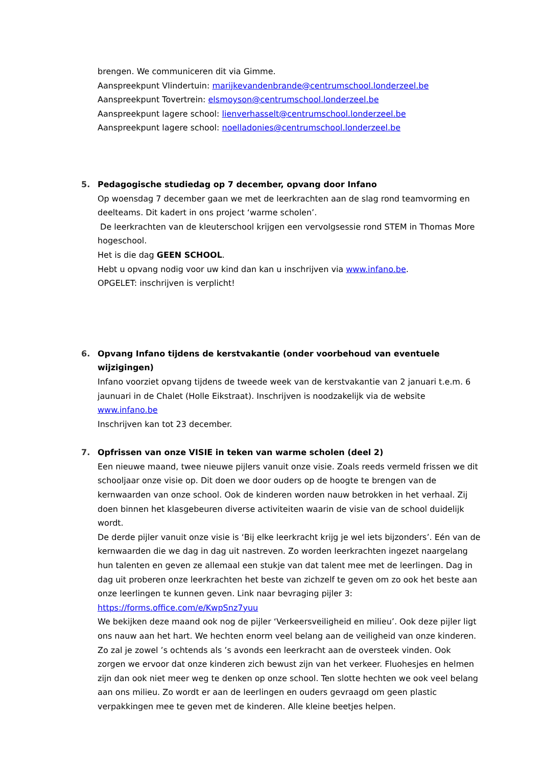brengen. We communiceren dit via Gimme.
Aanspreekpunt Vlindertuin: marijkevandenbrande@centrumschool.londerzeel.be
Aanspreekpunt Tovertrein: elsmoyson@centrumschool.londerzeel.be
Aanspreekpunt lagere school: lienverhasselt@centrumschool.londerzeel.be
Aanspreekpunt lagere school: noelladonies@centrumschool.londerzeel.be
5.
Pedagogische studiedag op 7 december, opvang door Infano
Op woensdag 7 december gaan we met de leerkrachten aan de slag rond teamvorming en deelteams. Dit kadert in ons project ‘warme scholen’.
De leerkrachten van de kleuterschool krijgen een vervolgsessie rond STEM in Thomas More hogeschool.
Het is die dag GEEN SCHOOL.
Hebt u opvang nodig voor uw kind dan kan u inschrijven via www.infano.be.
OPGELET: inschrijven is verplicht!
6.
Opvang Infano tijdens de kerstvakantie (onder voorbehoud van eventuele wijzigingen)
Infano voorziet opvang tijdens de tweede week van de kerstvakantie van 2 januari t.e.m. 6 jaunuari in de Chalet (Holle Eikstraat). Inschrijven is noodzakelijk via de website www.infano.be
Inschrijven kan tot 23 december.
7.
Opfrissen van onze VISIE in teken van warme scholen (deel 2)
Een nieuwe maand, twee nieuwe pijlers vanuit onze visie. Zoals reeds vermeld frissen we dit schooljaar onze visie op. Dit doen we door ouders op de hoogte te brengen van de kernwaarden van onze school. Ook de kinderen worden nauw betrokken in het verhaal. Zij doen binnen het klasgebeuren diverse activiteiten waarin de visie van de school duidelijk wordt.
De derde pijler vanuit onze visie is ‘Bij elke leerkracht krijg je wel iets bijzonders’. Eén van de kernwaarden die we dag in dag uit nastreven. Zo worden leerkrachten ingezet naargelang hun talenten en geven ze allemaal een stukje van dat talent mee met de leerlingen. Dag in dag uit proberen onze leerkrachten het beste van zichzelf te geven om zo ook het beste aan onze leerlingen te kunnen geven. Link naar bevraging pijler 3: https://forms.office.com/e/KwpSnz7yuu
We bekijken deze maand ook nog de pijler ‘Verkeersveiligheid en milieu’. Ook deze pijler ligt ons nauw aan het hart. We hechten enorm veel belang aan de veiligheid van onze kinderen. Zo zal je zowel ’s ochtends als ’s avonds een leerkracht aan de oversteek vinden. Ook zorgen we ervoor dat onze kinderen zich bewust zijn van het verkeer. Fluohesjes en helmen zijn dan ook niet meer weg te denken op onze school. Ten slotte hechten we ook veel belang aan ons milieu. Zo wordt er aan de leerlingen en ouders gevraagd om geen plastic verpakkingen mee te geven met de kinderen. Alle kleine beetjes helpen.